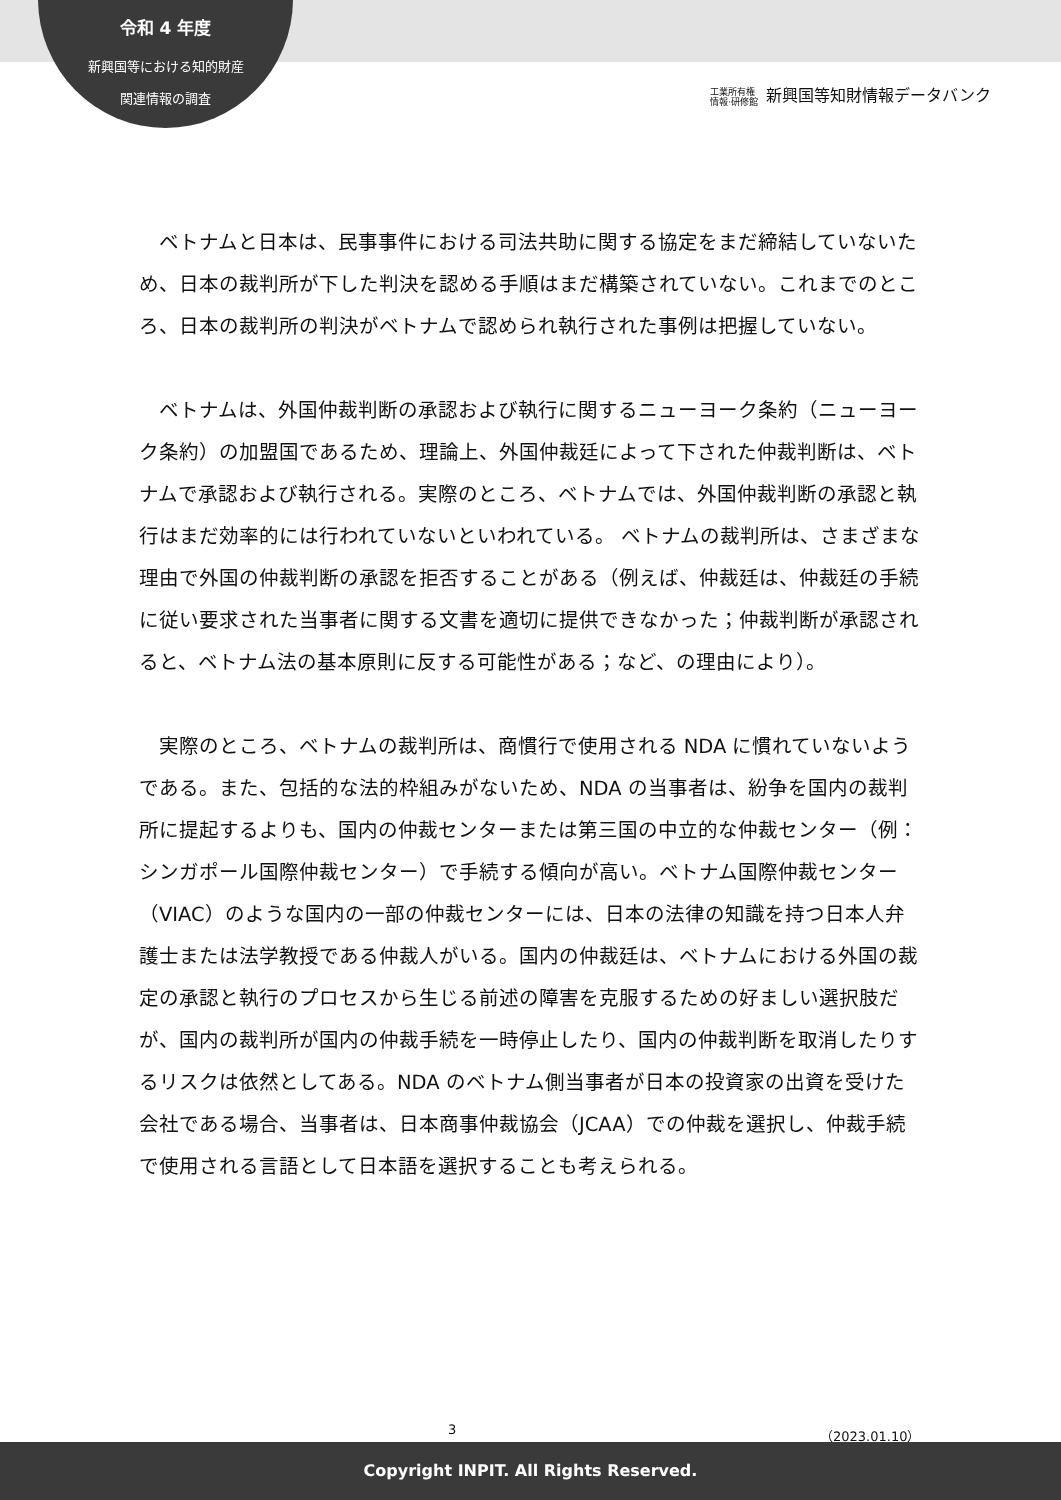令和 4 年度
新興国等における知的財産
関連情報の調査
工業所有権
情報·研修館 新興国等知財情報データバンク
ベトナムと日本は、民事事件における司法共助に関する協定をまだ締結していないため、日本の裁判所が下した判決を認める手順はまだ構築されていない。これまでのところ、日本の裁判所の判決がベトナムで認められ執行された事例は把握していない。
ベトナムは、外国仲裁判断の承認および執行に関するニューヨーク条約（ニューヨーク条約）の加盟国であるため、理論上、外国仲裁廷によって下された仲裁判断は、ベトナムで承認および執行される。実際のところ、ベトナムでは、外国仲裁判断の承認と執行はまだ効率的には行われていないといわれている。 ベトナムの裁判所は、さまざまな理由で外国の仲裁判断の承認を拒否することがある（例えば、仲裁廷は、仲裁廷の手続に従い要求された当事者に関する文書を適切に提供できなかった；仲裁判断が承認されると、ベトナム法の基本原則に反する可能性がある；など、の理由により）。
実際のところ、ベトナムの裁判所は、商慣行で使用される NDA に慣れていないようである。また、包括的な法的枠組みがないため、NDA の当事者は、紛争を国内の裁判所に提起するよりも、国内の仲裁センターまたは第三国の中立的な仲裁センター（例：シンガポール国際仲裁センター）で手続する傾向が高い。ベトナム国際仲裁センター（VIAC）のような国内の一部の仲裁センターには、日本の法律の知識を持つ日本人弁護士または法学教授である仲裁人がいる。国内の仲裁廷は、ベトナムにおける外国の裁定の承認と執行のプロセスから生じる前述の障害を克服するための好ましい選択肢だが、国内の裁判所が国内の仲裁手続を一時停止したり、国内の仲裁判断を取消したりするリスクは依然としてある。NDA のベトナム側当事者が日本の投資家の出資を受けた会社である場合、当事者は、日本商事仲裁協会（JCAA）での仲裁を選択し、仲裁手続で使用される言語として日本語を選択することも考えられる。
3 （2023.01.10）
Copyright INPIT. All Rights Reserved.